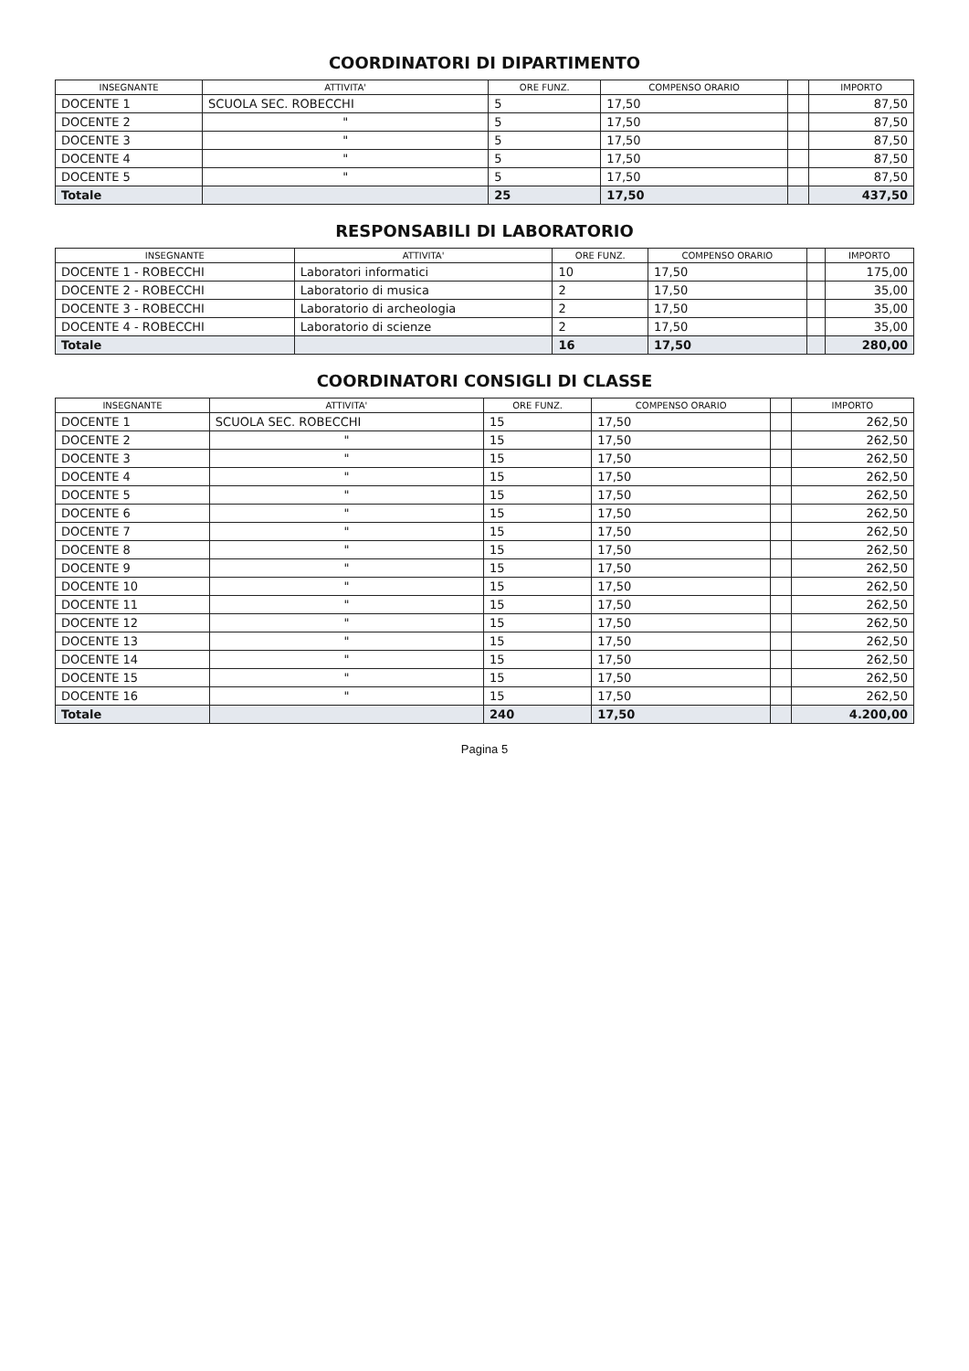COORDINATORI DI DIPARTIMENTO
| INSEGNANTE | ATTIVITA' | ORE FUNZ. | COMPENSO ORARIO | | IMPORTO |
| --- | --- | --- | --- | --- | --- |
| DOCENTE 1 | SCUOLA SEC. ROBECCHI | 5 | 17,50 | | 87,50 |
| DOCENTE 2 | " | 5 | 17,50 | | 87,50 |
| DOCENTE 3 | " | 5 | 17,50 | | 87,50 |
| DOCENTE 4 | " | 5 | 17,50 | | 87,50 |
| DOCENTE 5 | " | 5 | 17,50 | | 87,50 |
| Totale | | 25 | 17,50 | | 437,50 |
RESPONSABILI DI LABORATORIO
| INSEGNANTE | ATTIVITA' | ORE FUNZ. | COMPENSO ORARIO | | IMPORTO |
| --- | --- | --- | --- | --- | --- |
| DOCENTE 1 - ROBECCHI | Laboratori informatici | 10 | 17,50 | | 175,00 |
| DOCENTE 2 - ROBECCHI | Laboratorio di musica | 2 | 17,50 | | 35,00 |
| DOCENTE 3 - ROBECCHI | Laboratorio di archeologia | 2 | 17,50 | | 35,00 |
| DOCENTE 4 - ROBECCHI | Laboratorio di scienze | 2 | 17,50 | | 35,00 |
| Totale | | 16 | 17,50 | | 280,00 |
COORDINATORI CONSIGLI DI CLASSE
| INSEGNANTE | ATTIVITA' | ORE FUNZ. | COMPENSO ORARIO | | IMPORTO |
| --- | --- | --- | --- | --- | --- |
| DOCENTE 1 | SCUOLA SEC. ROBECCHI | 15 | 17,50 | | 262,50 |
| DOCENTE 2 | " | 15 | 17,50 | | 262,50 |
| DOCENTE 3 | " | 15 | 17,50 | | 262,50 |
| DOCENTE 4 | " | 15 | 17,50 | | 262,50 |
| DOCENTE 5 | " | 15 | 17,50 | | 262,50 |
| DOCENTE 6 | " | 15 | 17,50 | | 262,50 |
| DOCENTE 7 | " | 15 | 17,50 | | 262,50 |
| DOCENTE 8 | " | 15 | 17,50 | | 262,50 |
| DOCENTE 9 | " | 15 | 17,50 | | 262,50 |
| DOCENTE 10 | " | 15 | 17,50 | | 262,50 |
| DOCENTE 11 | " | 15 | 17,50 | | 262,50 |
| DOCENTE 12 | " | 15 | 17,50 | | 262,50 |
| DOCENTE 13 | " | 15 | 17,50 | | 262,50 |
| DOCENTE 14 | " | 15 | 17,50 | | 262,50 |
| DOCENTE 15 | " | 15 | 17,50 | | 262,50 |
| DOCENTE 16 | " | 15 | 17,50 | | 262,50 |
| Totale | | 240 | 17,50 | | 4.200,00 |
Pagina 5